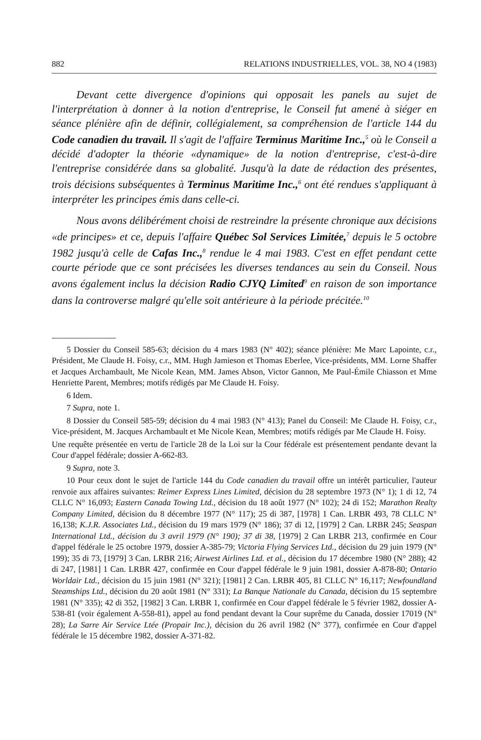882 RELATIONS INDUSTRIELLES, VOL. 38, NO 4 (1983)
Devant cette divergence d'opinions qui opposait les panels au sujet de l'interprétation à donner à la notion d'entreprise, le Conseil fut amené à siéger en séance plénière afin de définir, collégialement, sa compréhension de l'article 144 du Code canadien du travail. Il s'agit de l'affaire Terminus Maritime Inc.,<sup>5</sup> où le Conseil a décidé d'adopter la théorie «dynamique» de la notion d'entreprise, c'est-à-dire l'entreprise considérée dans sa globalité. Jusqu'à la date de rédaction des présentes, trois décisions subséquentes à Terminus Maritime Inc.,<sup>6</sup> ont été rendues s'appliquant à interpréter les principes émis dans celle-ci.
Nous avons délibérément choisi de restreindre la présente chronique aux décisions «de principes» et ce, depuis l'affaire Québec Sol Services Limitée,<sup>7</sup> depuis le 5 octobre 1982 jusqu'à celle de Cafas Inc.,<sup>8</sup> rendue le 4 mai 1983. C'est en effet pendant cette courte période que ce sont précisées les diverses tendances au sein du Conseil. Nous avons également inclus la décision Radio CJYQ Limited<sup>9</sup> en raison de son importance dans la controverse malgré qu'elle soit antérieure à la période précitée.<sup>10</sup>
5 Dossier du Conseil 585-63; décision du 4 mars 1983 (N° 402); séance plénière: Me Marc Lapointe, c.r., Président, Me Claude H. Foisy, c.r., MM. Hugh Jamieson et Thomas Eberlee, Vice-présidents, MM. Lorne Shaffer et Jacques Archambault, Me Nicole Kean, MM. James Abson, Victor Gannon, Me Paul-Émile Chiasson et Mme Henriette Parent, Membres; motifs rédigés par Me Claude H. Foisy.
6 Idem.
7 Supra, note 1.
8 Dossier du Conseil 585-59; décision du 4 mai 1983 (N° 413); Panel du Conseil: Me Claude H. Foisy, c.r., Vice-président, M. Jacques Archambault et Me Nicole Kean, Membres; motifs rédigés par Me Claude H. Foisy.
Une requête présentée en vertu de l'article 28 de la Loi sur la Cour fédérale est présentement pendante devant la Cour d'appel fédérale; dossier A-662-83.
9 Supra, note 3.
10 Pour ceux dont le sujet de l'article 144 du Code canadien du travail offre un intérêt particulier, l'auteur renvoie aux affaires suivantes: Reimer Express Lines Limited, décision du 28 septembre 1973 (N° 1); 1 di 12, 74 CLLC N° 16,093; Eastern Canada Towing Ltd., décision du 18 août 1977 (N° 102); 24 di 152; Marathon Realty Company Limited, décision du 8 décembre 1977 (N° 117); 25 di 387, [1978] 1 Can. LRBR 493, 78 CLLC N° 16,138; K.J.R. Associates Ltd., décision du 19 mars 1979 (N° 186); 37 di 12, [1979] 2 Can. LRBR 245; Seaspan International Ltd., décision du 3 avril 1979 (N° 190); 37 di 38, [1979] 2 Can LRBR 213, confirmée en Cour d'appel fédérale le 25 octobre 1979, dossier A-385-79; Victoria Flying Services Ltd., décision du 29 juin 1979 (N° 199); 35 di 73, [1979] 3 Can. LRBR 216; Airwest Airlines Ltd. et al., décision du 17 décembre 1980 (N° 288); 42 di 247, [1981] 1 Can. LRBR 427, confirmée en Cour d'appel fédérale le 9 juin 1981, dossier A-878-80; Ontario Worldair Ltd., décision du 15 juin 1981 (N° 321); [1981] 2 Can. LRBR 405, 81 CLLC N° 16,117; Newfoundland Steamships Ltd., décision du 20 août 1981 (N° 331); La Banque Nationale du Canada, décision du 15 septembre 1981 (N° 335); 42 di 352, [1982] 3 Can. LRBR 1, confirmée en Cour d'appel fédérale le 5 février 1982, dossier A-538-81 (voir également A-558-81), appel au fond pendant devant la Cour suprême du Canada, dossier 17019 (N° 28); La Sarre Air Service Ltée (Propair Inc.), décision du 26 avril 1982 (N° 377), confirmée en Cour d'appel fédérale le 15 décembre 1982, dossier A-371-82.